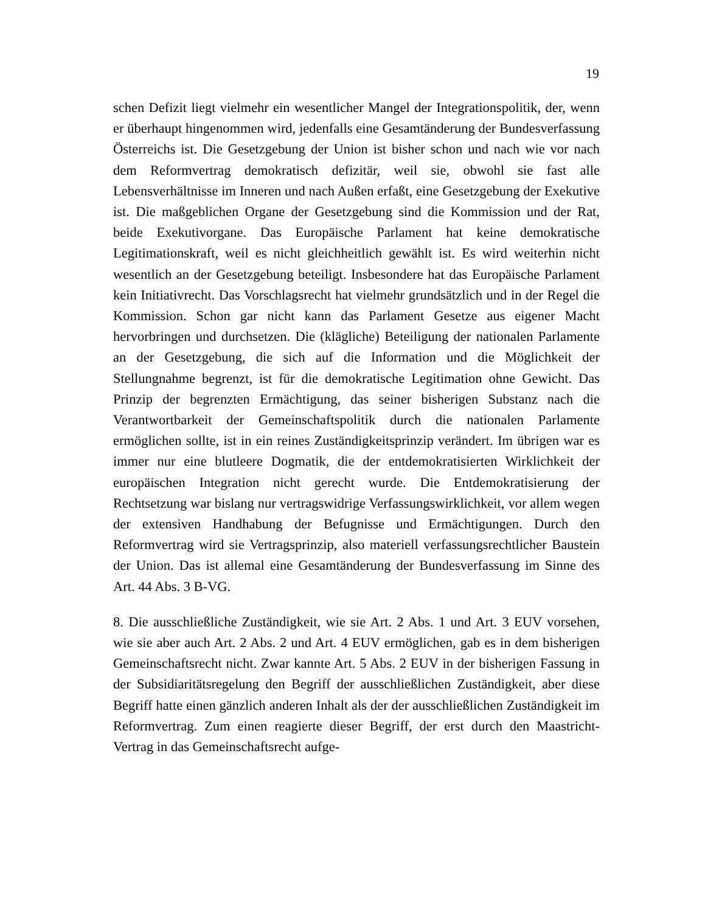19
schen Defizit liegt vielmehr ein wesentlicher Mangel der Integrationspolitik, der, wenn er überhaupt hingenommen wird, jedenfalls eine Gesamtänderung der Bundesverfassung Österreichs ist. Die Gesetzgebung der Union ist bisher schon und nach wie vor nach dem Reformvertrag demokratisch defizitär, weil sie, obwohl sie fast alle Lebensverhältnisse im Inneren und nach Außen erfaßt, eine Gesetzgebung der Exekutive ist. Die maßgeblichen Organe der Gesetzgebung sind die Kommission und der Rat, beide Exekutivorgane. Das Europäische Parlament hat keine demokratische Legitimationskraft, weil es nicht gleichheitlich gewählt ist. Es wird weiterhin nicht wesentlich an der Gesetzgebung beteiligt. Insbesondere hat das Europäische Parlament kein Initiativrecht. Das Vorschlagsrecht hat vielmehr grundsätzlich und in der Regel die Kommission. Schon gar nicht kann das Parlament Gesetze aus eigener Macht hervorbringen und durchsetzen. Die (klägliche) Beteiligung der nationalen Parlamente an der Gesetzgebung, die sich auf die Information und die Möglichkeit der Stellungnahme begrenzt, ist für die demokratische Legitimation ohne Gewicht. Das Prinzip der begrenzten Ermächtigung, das seiner bisherigen Substanz nach die Verantwortbarkeit der Gemeinschaftspolitik durch die nationalen Parlamente ermöglichen sollte, ist in ein reines Zuständigkeitsprinzip verändert. Im übrigen war es immer nur eine blutleere Dogmatik, die der entdemokratisierten Wirklichkeit der europäischen Integration nicht gerecht wurde. Die Entdemokratisierung der Rechtsetzung war bislang nur vertragswidrige Verfassungswirklichkeit, vor allem wegen der extensiven Handhabung der Befugnisse und Ermächtigungen. Durch den Reformvertrag wird sie Vertragsprinzip, also materiell verfassungsrechtlicher Baustein der Union. Das ist allemal eine Gesamtänderung der Bundesverfassung im Sinne des Art. 44 Abs. 3 B-VG.
8. Die ausschließliche Zuständigkeit, wie sie Art. 2 Abs. 1 und Art. 3 EUV vorsehen, wie sie aber auch Art. 2 Abs. 2 und Art. 4 EUV ermöglichen, gab es in dem bisherigen Gemeinschaftsrecht nicht. Zwar kannte Art. 5 Abs. 2 EUV in der bisherigen Fassung in der Subsidiaritätsregelung den Begriff der ausschließlichen Zuständigkeit, aber diese Begriff hatte einen gänzlich anderen Inhalt als der der ausschließlichen Zuständigkeit im Reformvertrag. Zum einen reagierte dieser Begriff, der erst durch den Maastricht-Vertrag in das Gemeinschaftsrecht aufge-